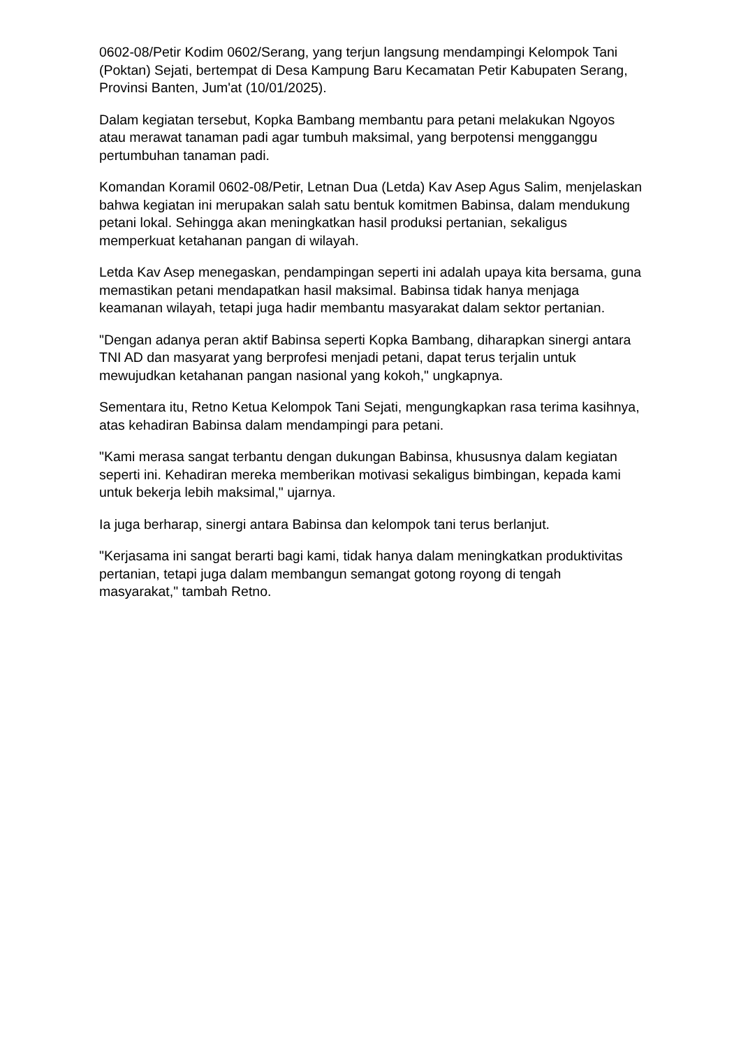0602-08/Petir Kodim 0602/Serang, yang terjun langsung mendampingi Kelompok Tani (Poktan) Sejati, bertempat di Desa Kampung Baru Kecamatan Petir Kabupaten Serang, Provinsi Banten, Jum'at (10/01/2025).
Dalam kegiatan tersebut, Kopka Bambang membantu para petani melakukan Ngoyos atau merawat tanaman padi agar tumbuh maksimal, yang berpotensi mengganggu pertumbuhan tanaman padi.
Komandan Koramil 0602-08/Petir, Letnan Dua (Letda) Kav Asep Agus Salim, menjelaskan bahwa kegiatan ini merupakan salah satu bentuk komitmen Babinsa, dalam mendukung petani lokal. Sehingga akan meningkatkan hasil produksi pertanian, sekaligus memperkuat ketahanan pangan di wilayah.
Letda Kav Asep menegaskan, pendampingan seperti ini adalah upaya kita bersama, guna memastikan petani mendapatkan hasil maksimal. Babinsa tidak hanya menjaga keamanan wilayah, tetapi juga hadir membantu masyarakat dalam sektor pertanian.
"Dengan adanya peran aktif Babinsa seperti Kopka Bambang, diharapkan sinergi antara TNI AD dan masyarat yang berprofesi menjadi petani, dapat terus terjalin untuk mewujudkan ketahanan pangan nasional yang kokoh," ungkapnya.
Sementara itu, Retno Ketua Kelompok Tani Sejati, mengungkapkan rasa terima kasihnya, atas kehadiran Babinsa dalam mendampingi para petani.
"Kami merasa sangat terbantu dengan dukungan Babinsa, khususnya dalam kegiatan seperti ini. Kehadiran mereka memberikan motivasi sekaligus bimbingan, kepada kami untuk bekerja lebih maksimal," ujarnya.
Ia juga berharap, sinergi antara Babinsa dan kelompok tani terus berlanjut.
"Kerjasama ini sangat berarti bagi kami, tidak hanya dalam meningkatkan produktivitas pertanian, tetapi juga dalam membangun semangat gotong royong di tengah masyarakat," tambah Retno.